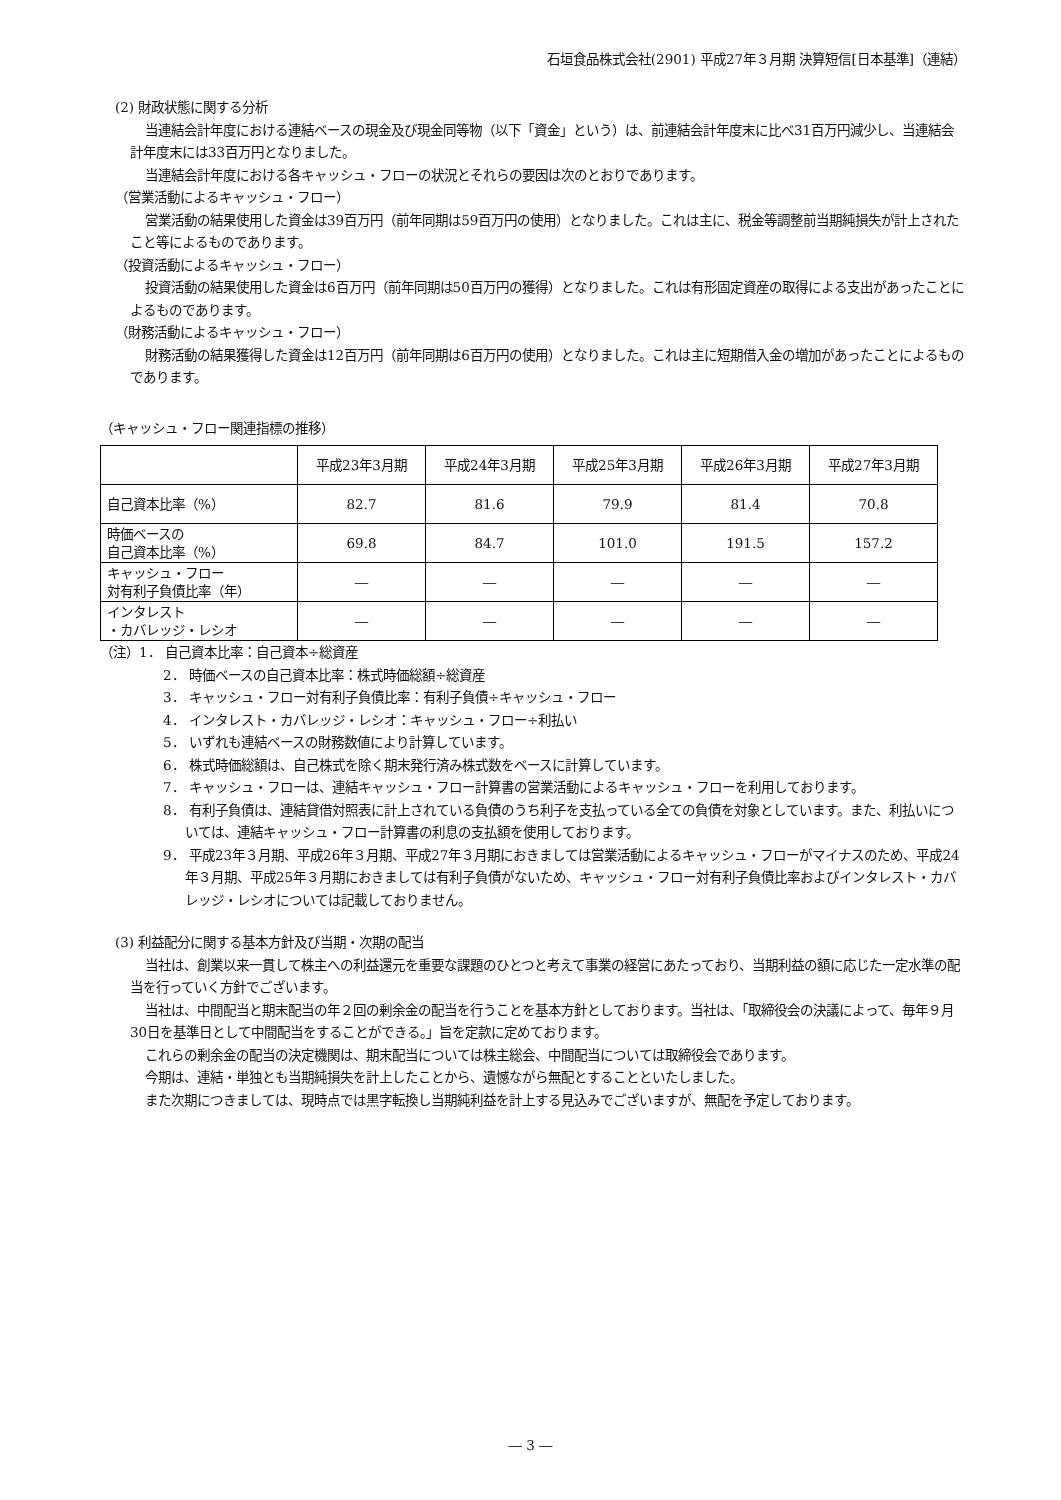石垣食品株式会社(2901) 平成27年３月期 決算短信[日本基準]（連結）
(2) 財政状態に関する分析
当連結会計年度における連結ベースの現金及び現金同等物（以下「資金」という）は、前連結会計年度末に比べ31百万円減少し、当連結会計年度末には33百万円となりました。
当連結会計年度における各キャッシュ・フローの状況とそれらの要因は次のとおりであります。
（営業活動によるキャッシュ・フロー）
営業活動の結果使用した資金は39百万円（前年同期は59百万円の使用）となりました。これは主に、税金等調整前当期純損失が計上されたこと等によるものであります。
（投資活動によるキャッシュ・フロー）
投資活動の結果使用した資金は6百万円（前年同期は50百万円の獲得）となりました。これは有形固定資産の取得による支出があったことによるものであります。
（財務活動によるキャッシュ・フロー）
財務活動の結果獲得した資金は12百万円（前年同期は6百万円の使用）となりました。これは主に短期借入金の増加があったことによるものであります。
（キャッシュ・フロー関連指標の推移）
| | 平成23年3月期 | 平成24年3月期 | 平成25年3月期 | 平成26年3月期 | 平成27年3月期 |
| --- | --- | --- | --- | --- | --- |
| 自己資本比率（%） | 82.7 | 81.6 | 79.9 | 81.4 | 70.8 |
| 時価ベースの 自己資本比率（%） | 69.8 | 84.7 | 101.0 | 191.5 | 157.2 |
| キャッシュ・フロー 対有利子負債比率（年） | ― | ― | ― | ― | ― |
| インタレスト ・カバレッジ・レシオ | ― | ― | ― | ― | ― |
（注）1． 自己資本比率：自己資本÷総資産
2． 時価ベースの自己資本比率：株式時価総額÷総資産
3． キャッシュ・フロー対有利子負債比率：有利子負債÷キャッシュ・フロー
4． インタレスト・カバレッジ・レシオ：キャッシュ・フロー÷利払い
5． いずれも連結ベースの財務数値により計算しています。
6． 株式時価総額は、自己株式を除く期末発行済み株式数をベースに計算しています。
7． キャッシュ・フローは、連結キャッシュ・フロー計算書の営業活動によるキャッシュ・フローを利用しております。
8． 有利子負債は、連結貸借対照表に計上されている負債のうち利子を支払っている全ての負債を対象としています。また、利払いについては、連結キャッシュ・フロー計算書の利息の支払額を使用しております。
9． 平成23年３月期、平成26年３月期、平成27年３月期におきましては営業活動によるキャッシュ・フローがマイナスのため、平成24年３月期、平成25年３月期におきましては有利子負債がないため、キャッシュ・フロー対有利子負債比率およびインタレスト・カバレッジ・レシオについては記載しておりません。
(3) 利益配分に関する基本方針及び当期・次期の配当
当社は、創業以来一貫して株主への利益還元を重要な課題のひとつと考えて事業の経営にあたっており、当期利益の額に応じた一定水準の配当を行っていく方針でございます。
当社は、中間配当と期末配当の年２回の剰余金の配当を行うことを基本方針としております。当社は、「取締役会の決議によって、毎年９月30日を基準日として中間配当をすることができる。」旨を定款に定めております。
これらの剰余金の配当の決定機関は、期末配当については株主総会、中間配当については取締役会であります。
今期は、連結・単独とも当期純損失を計上したことから、遺憾ながら無配とすることといたしました。
また次期につきましては、現時点では黒字転換し当期純利益を計上する見込みでございますが、無配を予定しております。
― 3 ―